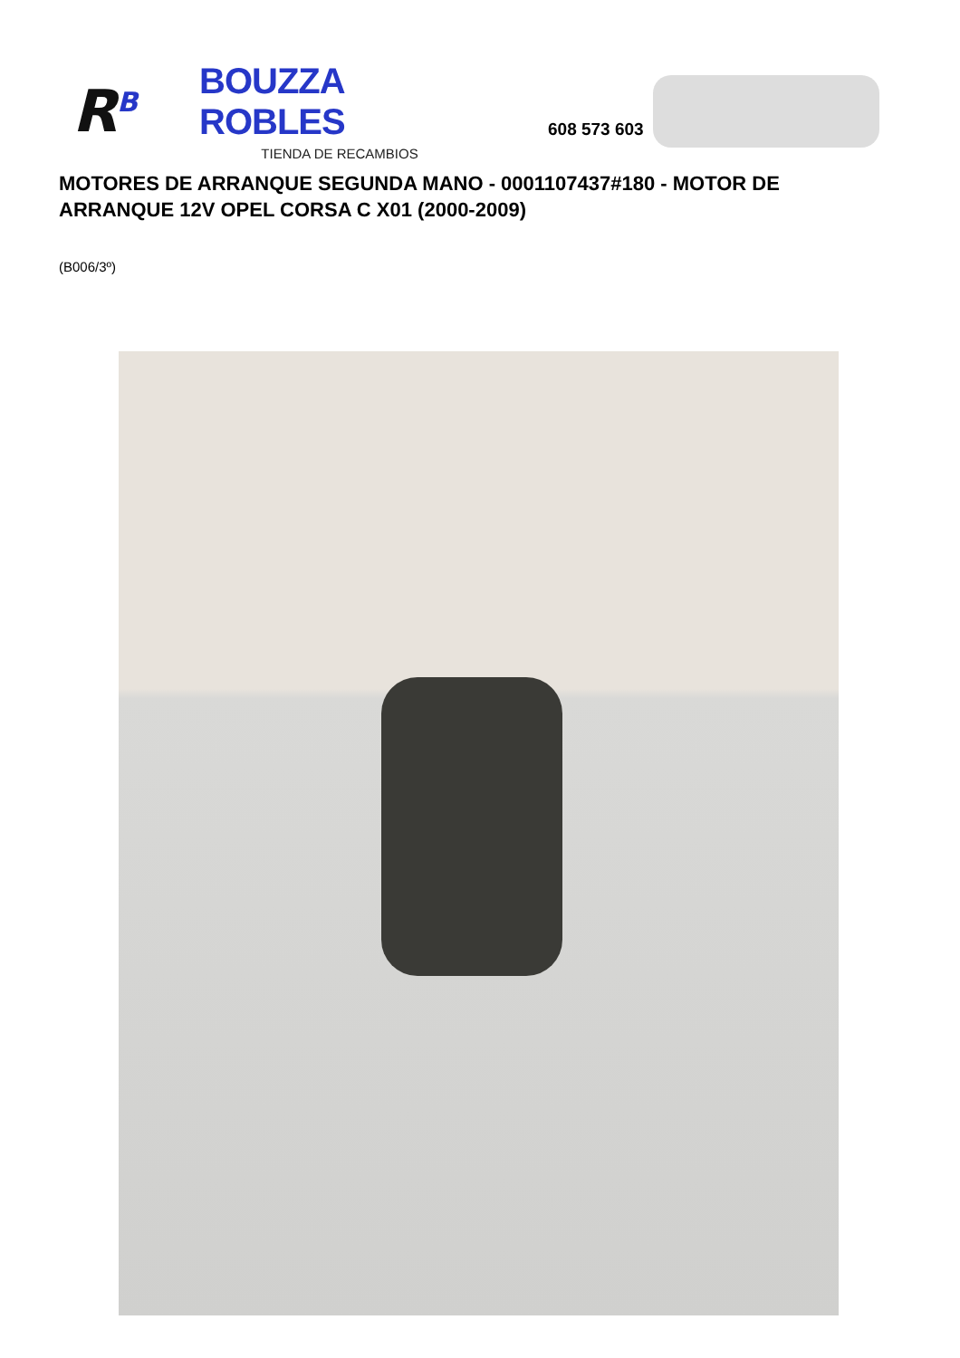R<sup>B</sup>
BOUZZA ROBLES
TIENDA DE RECAMBIOS
608 573 603
MOTORES DE ARRANQUE SEGUNDA MANO - 0001107437#180 - MOTOR DE ARRANQUE 12V OPEL CORSA C X01 (2000-2009)
(B006/3º)